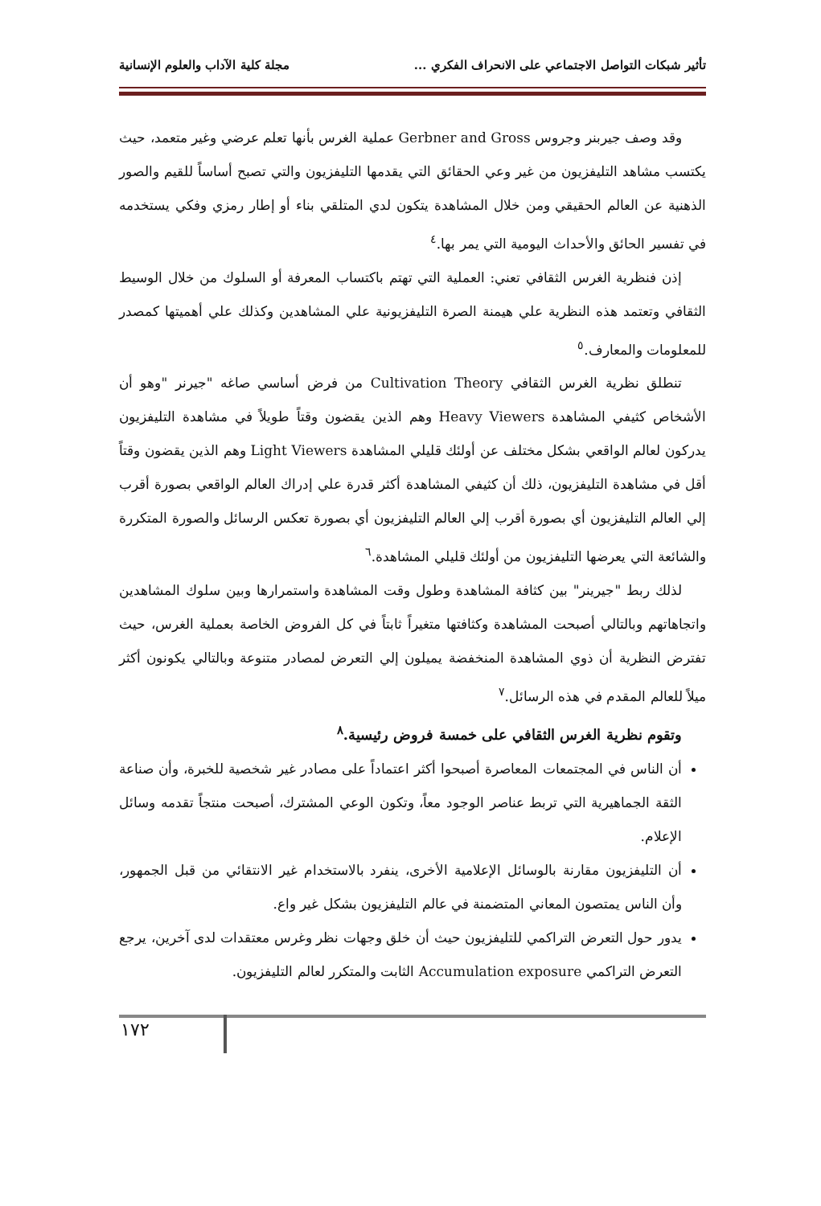تأثير شبكات التواصل الاجتماعي على الانحراف الفكري ... مجلة كلية الآداب والعلوم الإنسانية
وقد وصف جيربنر وجروس Gerbner and Gross عملية الغرس بأنها تعلم عرضي وغير متعمد، حيث يكتسب مشاهد التليفزيون من غير وعي الحقائق التي يقدمها التليفزيون والتي تصبح أساساً للقيم والصور الذهنية عن العالم الحقيقي ومن خلال المشاهدة يتكون لدي المتلقي بناء أو إطار رمزي وفكي يستخدمه في تفسير الحائق والأحداث اليومية التي يمر بها.<sup>٤</sup>
إذن فنظرية الغرس الثقافي تعني: العملية التي تهتم باكتساب المعرفة أو السلوك من خلال الوسيط الثقافي وتعتمد هذه النظرية علي هيمنة الصرة التليفزيونية علي المشاهدين وكذلك علي أهميتها كمصدر للمعلومات والمعارف.<sup>٥</sup>
تنطلق نظرية الغرس الثقافي Cultivation Theory من فرض أساسي صاغه "جيرنر "وهو أن الأشخاص كثيفي المشاهدة Heavy Viewers وهم الذين يقضون وقتاً طويلاً في مشاهدة التليفزيون يدركون لعالم الواقعي بشكل مختلف عن أولئك قليلي المشاهدة Light Viewers وهم الذين يقضون وقتاً أقل في مشاهدة التليفزيون، ذلك أن كثيفي المشاهدة أكثر قدرة علي إدراك العالم الواقعي بصورة أقرب إلي العالم التليفزيون أي بصورة أقرب إلي العالم التليفزيون أي بصورة تعكس الرسائل والصورة المتكررة والشائعة التي يعرضها التليفزيون من أولئك قليلي المشاهدة.<sup>٦</sup>
لذلك ربط "جيرينر" بين كثافة المشاهدة وطول وقت المشاهدة واستمرارها وبين سلوك المشاهدين واتجاهاتهم وبالتالي أصبحت المشاهدة وكثافتها متغيراً ثابتاً في كل الفروض الخاصة بعملية الغرس، حيث تفترض النظرية أن ذوي المشاهدة المنخفضة يميلون إلي التعرض لمصادر متنوعة وبالتالي يكونون أكثر ميلاً للعالم المقدم في هذه الرسائل.<sup>٧</sup>
وتقوم نظرية الغرس الثقافي على خمسة فروض رئيسية.<sup>٨</sup>
أن الناس في المجتمعات المعاصرة أصبحوا أكثر اعتماداً على مصادر غير شخصية للخبرة، وأن صناعة الثقة الجماهيرية التي تربط عناصر الوجود معاً، وتكون الوعي المشترك، أصبحت منتجاً تقدمه وسائل الإعلام.
أن التليفزيون مقارنة بالوسائل الإعلامية الأخرى، ينفرد بالاستخدام غير الانتقائي من قبل الجمهور، وأن الناس يمتصون المعاني المتضمنة في عالم التليفزيون بشكل غير واع.
يدور حول التعرض التراكمي للتليفزيون حيث أن خلق وجهات نظر وغرس معتقدات لدى آخرين، يرجع التعرض التراكمي Accumulation exposure الثابت والمتكرر لعالم التليفزيون.
١٧٢